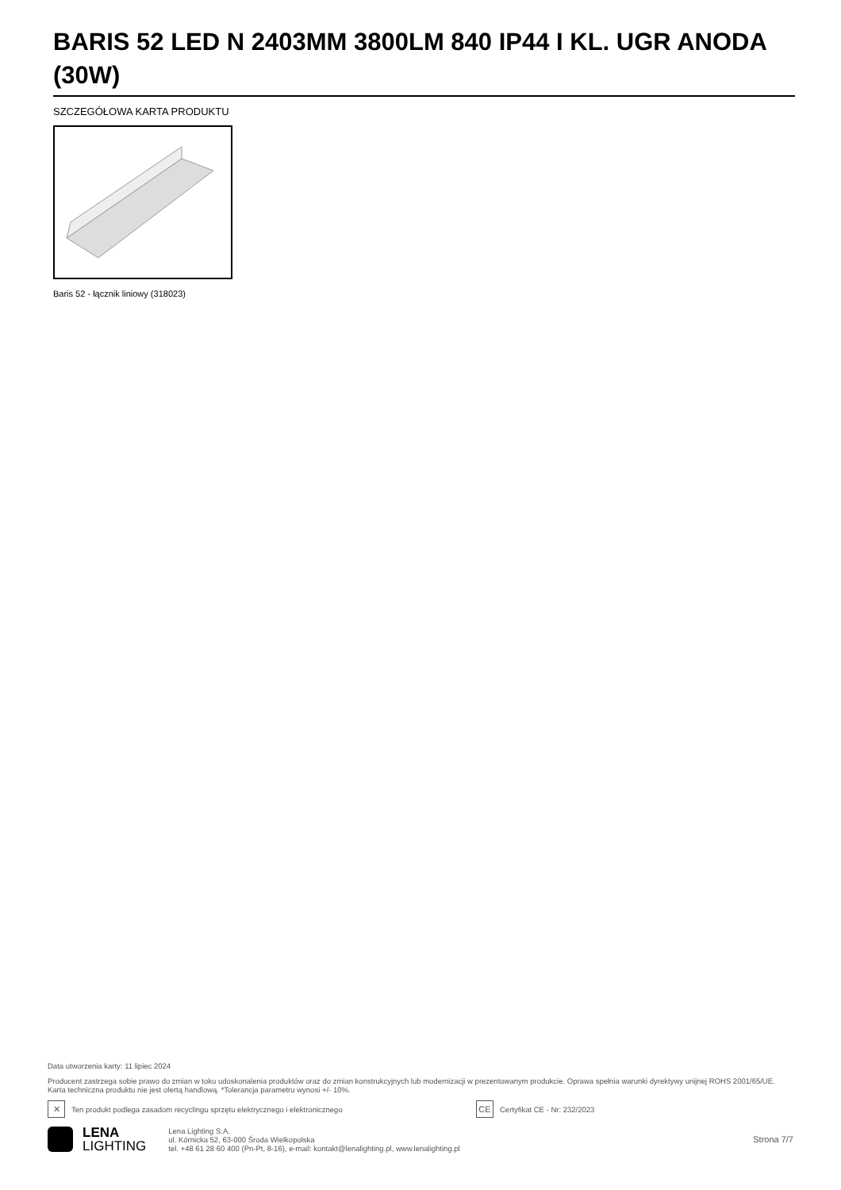BARIS 52 LED N 2403MM 3800LM 840 IP44 I KL. UGR ANODA (30W)
SZCZEGÓŁOWA KARTA PRODUKTU
Baris 52 - łącznik liniowy (318023)
Data utworzenia karty: 11 lipiec 2024
Producent zastrzega sobie prawo do zmian w toku udoskonalenia produktów oraz do zmian konstrukcyjnych lub modernizacji w prezentowanym produkcie. Oprawa spełnia warunki dyrektywy unijnej ROHS 2001/65/UE. Karta techniczna produktu nie jest ofertą handlową. *Tolerancja parametru wynosi +/- 10%.
✕
Ten produkt podlega zasadom recyclingu sprzętu elektrycznego i elektronicznego
CE
Certyfikat CE - Nr: 232/2023
LENA
LIGHTING
Lena Lighting S.A.
ul. Kórnicka 52, 63-000 Środa Wielkopolska
tel. +48 61 28 60 400 (Pn-Pt, 8-16), e-mail: kontakt@lenalighting.pl, www.lenalighting.pl
Strona 7/7